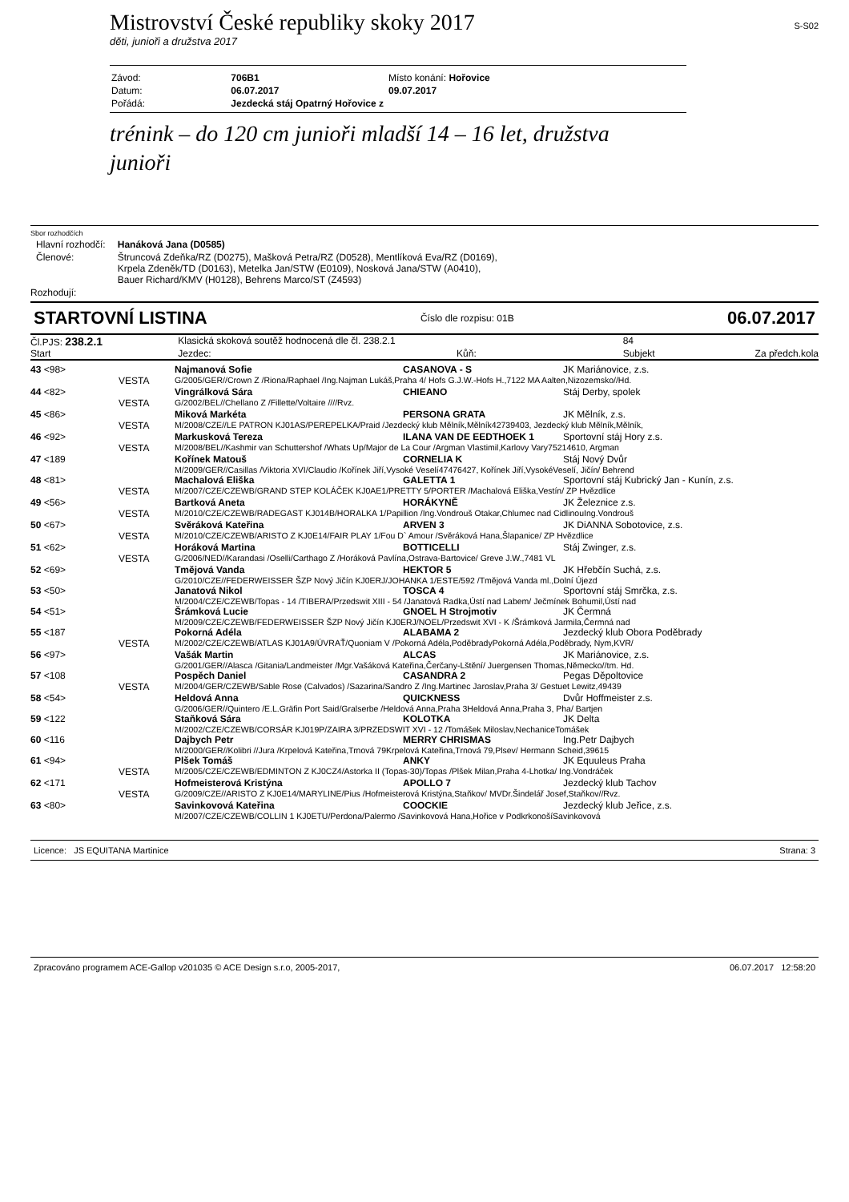Mistrovství České republiky skoky 2017 S-S02
děti, junioři a družstva 2017
| Závod: | 706B1 | Místo konání: Hořovice |
| Datum: | 06.07.2017 | 09.07.2017 |
| Pořádá: | Jezdecká stáj Opatrný Hořovice z | |
trénink – do 120 cm junioři mladší 14 – 16 let, družstva junioři
Sbor rozhodčích
| Hlavní rozhodčí: | Hanáková Jana (D0585) |
| Členové: | Štruncová Zdeňka/RZ (D0275), Mašková Petra/RZ (D0528), Mentlíková Eva/RZ (D0169), Krpela Zdeněk/TD (D0163), Metelka Jan/STW (E0109), Nosková Jana/STW (A0410), Bauer Richard/KMV (H0128), Behrens Marco/ST (Z4593) |
Rozhodují:
STARTOVNÍ LISTINA Číslo dle rozpisu: 01B 06.07.2017
| Čl.PJS: 238.2.1 | Klasická skoková soutěž hodnocená dle čl. 238.2.1 | | 84 | |
| Start | Jezdec: | Kůň: | Subjekt | Za předch.kola |
| 43 <98> | | Najmanová Sofie | CASANOVA - S | JK Mariánovice, z.s. |
| | VESTA | G/2005/GER//Crown Z /Riona/Raphael /Ing.Najman Lukáš,Praha 4/ Hofs G.J.W.-Hofs H.,7122 MA Aalten,Nizozemsko//Hd. | | |
| 44 <82> | | Vingrálková Sára | CHIEANO | Stáj Derby, spolek |
| | VESTA | G/2002/BEL//Chellano Z /Fillette/Voltaire ////Rvz. | | |
| 45 <86> | | Miková Markéta | PERSONA GRATA | JK Mělník, z.s. |
| | VESTA | M/2008/CZE//LE PATRON KJ01AS/PEREPELKA/Praid /Jezdecký klub Mělník,Mělník42739403, Jezdecký klub Mělník,Mělník, | | |
| 46 <92> | | Markusková Tereza | ILANA VAN DE EEDTHOEK 1 | Sportovní stáj Hory z.s. |
| | VESTA | M/2008/BEL//Kashmir van Schuttershof /Whats Up/Major de La Cour /Argman Vlastimil,Karlovy Vary75214610, Argman | | |
| 47 <189 | | Kořínek Matouš | CORNELIA K | Stáj Nový Dvůr |
| | | M/2009/GER//Casillas /Viktoria XVI/Claudio /Kořínek Jiří,Vysoké Veselí47476427, Kořínek Jiří,VysokéVeselí, Jičín/ Behrend | | |
| 48 <81> | | Machalová Eliška | GALETTA 1 | Sportovní stáj Kubrický Jan - Kunín, z.s. |
| | VESTA | M/2007/CZE/CZEWB/GRAND STEP KOLÁČEK KJ0AE1/PRETTY 5/PORTER /Machalová Eliška,Vestín/ ZP Hvězdlice | | |
| 49 <56> | | Bartková Aneta | HORÁKYNĚ | JK Železnice z.s. |
| | VESTA | M/2010/CZE/CZEWB/RADEGAST KJ014B/HORALKA 1/Papillion /Ing.Vondrouš Otakar,Chlumec nad CidlinouIng.Vondrouš | | |
| 50 <67> | | Svěráková Kateřina | ARVEN 3 | JK DiANNA Sobotovice, z.s. |
| | VESTA | M/2010/CZE/CZEWB/ARISTO Z KJ0E14/FAIR PLAY 1/Fou D` Amour /Svěráková Hana,Šlapanice/ ZP Hvězdlice | | |
| 51 <62> | | Horáková Martina | BOTTICELLI | Stáj Zwinger, z.s. |
| | VESTA | G/2006/NED//Karandasi /Oselli/Carthago Z /Horáková Pavlína,Ostrava-Bartovice/ Greve J.W.,7481 VL | | |
| 52 <69> | | Tmějová Vanda | HEKTOR 5 | JK Hřebčín Suchá, z.s. |
| | | G/2010/CZE//FEDERWEISSER ŠZP Nový Jičín KJ0ERJ/JOHANKA 1/ESTE/592 /Tmějová Vanda ml.,Dolní Újezd | | |
| 53 <50> | | Janatová Nikol | TOSCA 4 | Sportovní stáj Smrčka, z.s. |
| | | M/2004/CZE/CZEWB/Topas - 14 /TIBERA/Przedswit XIII - 54 /Janatová Radka,Ústí nad Labem/ Ječmínek Bohumil,Ústí nad | | |
| 54 <51> | | Šrámková Lucie | GNOEL H Strojmotiv | JK Čermná |
| | | M/2009/CZE/CZEWB/FEDERWEISSER ŠZP Nový Jičín KJ0ERJ/NOEL/Przedswit XVI - K /Šrámková Jarmila,Čermná nad | | |
| 55 <187 | | Pokorná Adéla | ALABAMA 2 | Jezdecký klub Obora Poděbrady |
| | VESTA | M/2002/CZE/CZEWB/ATLAS KJ01A9/ÚVRAŤ/Quoniam V /Pokorná Adéla,PoděbradyPokorná Adéla,Poděbrady, Nym,KVR/ | | |
| 56 <97> | | Vašák Martin | ALCAS | JK Mariánovice, z.s. |
| | | G/2001/GER//Alasca /Gitania/Landmeister /Mgr.Vašáková Kateřina,Čerčany-Lštění/ Juergensen Thomas,Německo//tm. Hd. | | |
| 57 <108 | | Pospěch Daniel | CASANDRA 2 | Pegas Děpoltovice |
| | VESTA | M/2004/GER/CZEWB/Sable Rose (Calvados) /Sazarina/Sandro Z /Ing.Martinec Jaroslav,Praha 3/ Gestuet Lewitz,49439 | | |
| 58 <54> | | Heldová Anna | QUICKNESS | Dvůr Hoffmeister z.s. |
| | | G/2006/GER//Quintero /E.L.Gräfin Port Said/Gralserbe /Heldová Anna,Praha 3Heldová Anna,Praha 3, Pha/ Bartjen | | |
| 59 <122 | | Staňková Sára | KOLOTKA | JK Delta |
| | | M/2002/CZE/CZEWB/CORSÁR KJ019P/ZAIRA 3/PRZEDSWIT XVI - 12 /Tomášek Miloslav,NechaniceTomášek | | |
| 60 <116 | | Dajbych Petr | MERRY CHRISMAS | Ing.Petr Dajbych |
| | | M/2000/GER//Kolibri //Jura /Krpelová Kateřina,Trnová 79Krpelová Kateřina,Trnová 79,Plsev/ Hermann Scheid,39615 | | |
| 61 <94> | | Plšek Tomáš | ANKY | JK Equuleus Praha |
| | VESTA | M/2005/CZE/CZEWB/EDMINTON Z KJ0CZ4/Astorka II (Topas-30)/Topas /Plšek Milan,Praha 4-Lhotka/ Ing.Vondráček | | |
| 62 <171 | | Hofmeisterová Kristýna | APOLLO 7 | Jezdecký klub Tachov |
| | VESTA | G/2009/CZE//ARISTO Z KJ0E14/MARYLINE/Pius /Hofmeisterová Kristýna,Staňkov/ MVDr.Šindelář Josef,Staňkov//Rvz. | | |
| 63 <80> | | Savinkovová Kateřina | COOCKIE | Jezdecký klub Jeřice, z.s. |
| | | M/2007/CZE/CZEWB/COLLIN 1 KJ0ETU/Perdona/Palermo /Savinkovová Hana,Hořice v PodkrkonošíSavinkovová | | |
Licence: JS EQUITANA Martinice Strana: 3
Zpracováno programem ACE-Gallop v201035 © ACE Design s.r.o, 2005-2017, 06.07.2017 12:58:20